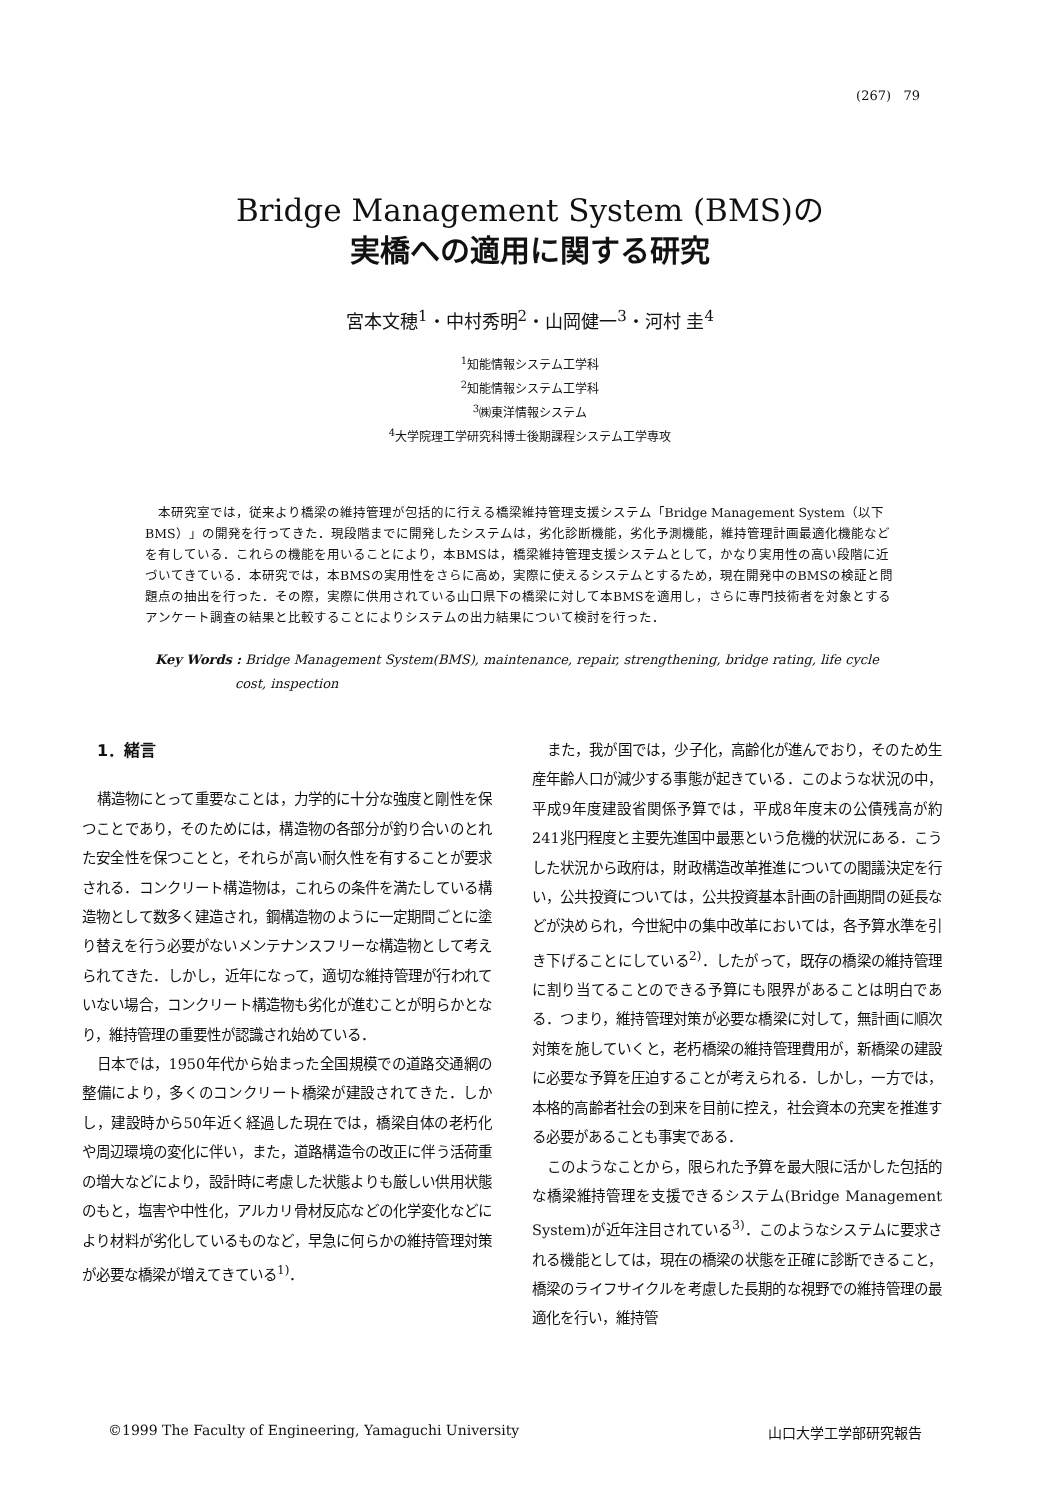(267) 79
Bridge Management System (BMS)の
実橋への適用に関する研究
宮本文穂<sup>1</sup>・中村秀明<sup>2</sup>・山岡健一<sup>3</sup>・河村 圭<sup>4</sup>
<sup>1</sup> 知能情報システム工学科
<sup>2</sup> 知能情報システム工学科
<sup>3</sup>㈱東洋情報システム
<sup>4</sup> 大学院理工学研究科博士後期課程システム工学専攻
本研究室では，従来より橋梁の維持管理が包括的に行える橋梁維持管理支援システム「Bridge Management System（以下BMS）」の開発を行ってきた．現段階までに開発したシステムは，劣化診断機能，劣化予測機能，維持管理計画最適化機能などを有している．これらの機能を用いることにより，本BMSは，橋梁維持管理支援システムとして，かなり実用性の高い段階に近づいてきている．本研究では，本BMSの実用性をさらに高め，実際に使えるシステムとするため，現在開発中のBMSの検証と問題点の抽出を行った．その際，実際に供用されている山口県下の橋梁に対して本BMSを適用し，さらに専門技術者を対象とするアンケート調査の結果と比較することによりシステムの出力結果について検討を行った．
Key Words : Bridge Management System(BMS), maintenance, repair, strengthening, bridge rating, life cycle cost, inspection
1．緒言
構造物にとって重要なことは，力学的に十分な強度と剛性を保つことであり，そのためには，構造物の各部分が釣り合いのとれた安全性を保つことと，それらが高い耐久性を有することが要求される．コンクリート構造物は，これらの条件を満たしている構造物として数多く建造され，鋼構造物のように一定期間ごとに塗り替えを行う必要がないメンテナンスフリーな構造物として考えられてきた．しかし，近年になって，適切な維持管理が行われていない場合，コンクリート構造物も劣化が進むことが明らかとなり，維持管理の重要性が認識され始めている．
日本では，1950年代から始まった全国規模での道路交通網の整備により，多くのコンクリート橋梁が建設されてきた．しかし，建設時から50年近く経過した現在では，橋梁自体の老朽化や周辺環境の変化に伴い，また，道路構造令の改正に伴う活荷重の増大などにより，設計時に考慮した状態よりも厳しい供用状態のもと，塩害や中性化，アルカリ骨材反応などの化学変化などにより材料が劣化しているものなど，早急に何らかの維持管理対策が必要な橋梁が増えてきている<sup>1)</sup>．
また，我が国では，少子化，高齢化が進んでおり，そのため生産年齢人口が減少する事態が起きている．このような状況の中，平成9年度建設省関係予算では，平成8年度末の公債残高が約241兆円程度と主要先進国中最悪という危機的状況にある．こうした状況から政府は，財政構造改革推進についての閣議決定を行い，公共投資については，公共投資基本計画の計画期間の延長などが決められ，今世紀中の集中改革においては，各予算水準を引き下げることにしている<sup>2)</sup>．したがって，既存の橋梁の維持管理に割り当てることのできる予算にも限界があることは明白である．つまり，維持管理対策が必要な橋梁に対して，無計画に順次対策を施していくと，老朽橋梁の維持管理費用が，新橋梁の建設に必要な予算を圧迫することが考えられる．しかし，一方では，本格的高齢者社会の到来を目前に控え，社会資本の充実を推進する必要があることも事実である．
このようなことから，限られた予算を最大限に活かした包括的な橋梁維持管理を支援できるシステム(Bridge Management System)が近年注目されている<sup>3)</sup>．このようなシステムに要求される機能としては，現在の橋梁の状態を正確に診断できること，橋梁のライフサイクルを考慮した長期的な視野での維持管理の最適化を行い，維持管
©1999 The Faculty of Engineering, Yamaguchi University 山口大学工学部研究報告